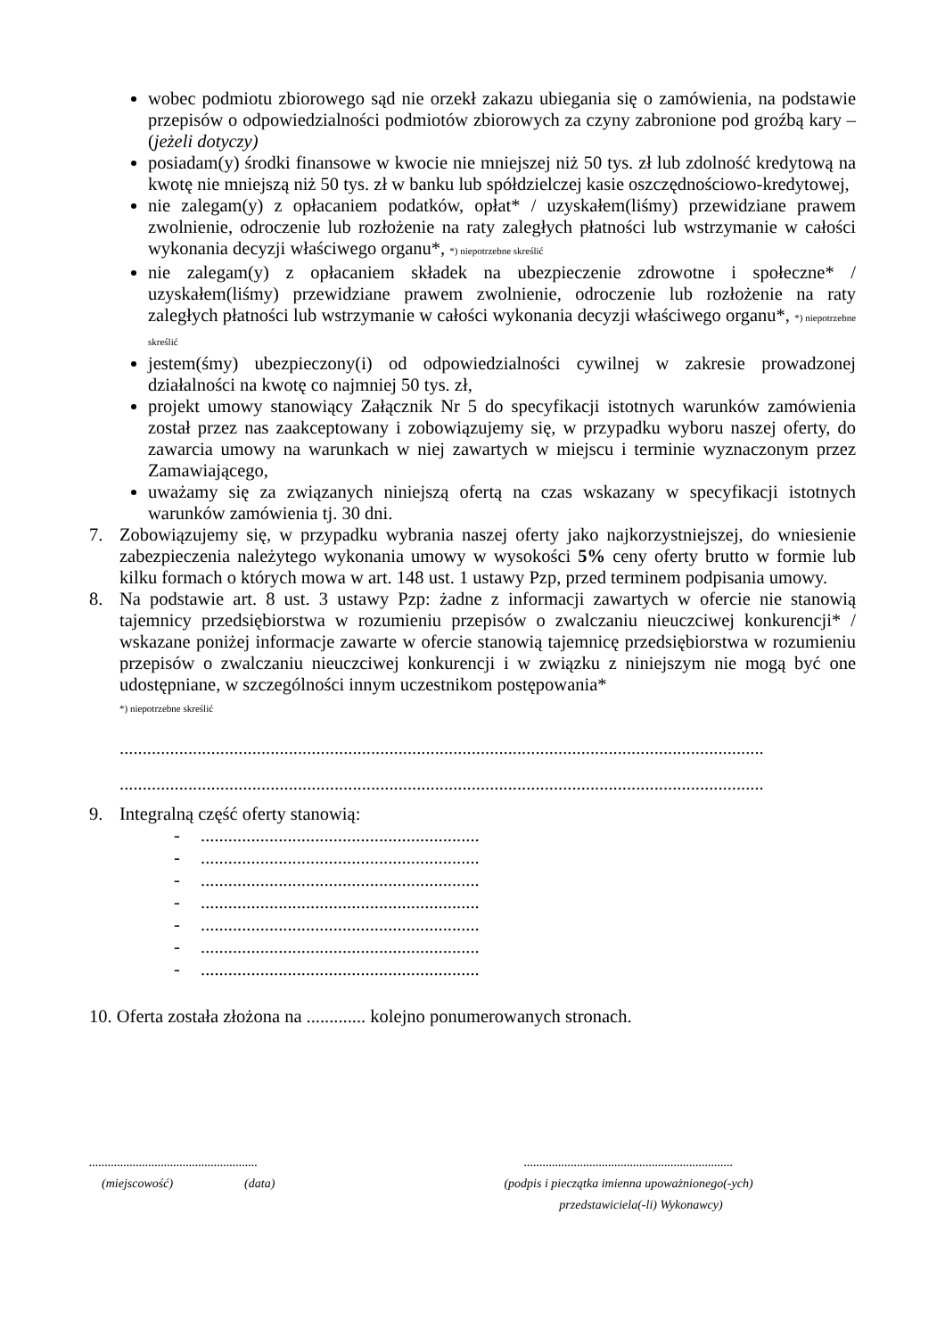wobec podmiotu zbiorowego sąd nie orzekł zakazu ubiegania się o zamówienia, na podstawie przepisów o odpowiedzialności podmiotów zbiorowych za czyny zabronione pod groźbą kary – (jeżeli dotyczy)
posiadam(y) środki finansowe w kwocie nie mniejszej niż 50 tys. zł lub zdolność kredytową na kwotę nie mniejszą niż 50 tys. zł w banku lub spółdzielczej kasie oszczędnościowo-kredytowej,
nie zalegam(y) z opłacaniem podatków, opłat* / uzyskałem(liśmy) przewidziane prawem zwolnienie, odroczenie lub rozłożenie na raty zaległych płatności lub wstrzymanie w całości wykonania decyzji właściwego organu*, *) niepotrzebne skreślić
nie zalegam(y) z opłacaniem składek na ubezpieczenie zdrowotne i społeczne* / uzyskałem(liśmy) przewidziane prawem zwolnienie, odroczenie lub rozłożenie na raty zaległych płatności lub wstrzymanie w całości wykonania decyzji właściwego organu*, *) niepotrzebne skreślić
jestem(śmy) ubezpieczony(i) od odpowiedzialności cywilnej w zakresie prowadzonej działalności na kwotę co najmniej 50 tys. zł,
projekt umowy stanowiący Załącznik Nr 5 do specyfikacji istotnych warunków zamówienia został przez nas zaakceptowany i zobowiązujemy się, w przypadku wyboru naszej oferty, do zawarcia umowy na warunkach w niej zawartych w miejscu i terminie wyznaczonym przez Zamawiającego,
uważamy się za związanych niniejszą ofertą na czas wskazany w specyfikacji istotnych warunków zamówienia tj. 30 dni.
7. Zobowiązujemy się, w przypadku wybrania naszej oferty jako najkorzystniejszej, do wniesienie zabezpieczenia należytego wykonania umowy w wysokości 5% ceny oferty brutto w formie lub kilku formach o których mowa w art. 148 ust. 1 ustawy Pzp, przed terminem podpisania umowy.
8. Na podstawie art. 8 ust. 3 ustawy Pzp: żadne z informacji zawartych w ofercie nie stanowią tajemnicy przedsiębiorstwa w rozumieniu przepisów o zwalczaniu nieuczciwej konkurencji* / wskazane poniżej informacje zawarte w ofercie stanowią tajemnicę przedsiębiorstwa w rozumieniu przepisów o zwalczaniu nieuczciwej konkurencji i w związku z niniejszym nie mogą być one udostępniane, w szczególności innym uczestnikom postępowania*
*) niepotrzebne skreślić
.............................................................................................................................................
.............................................................................................................................................
9. Integralną część oferty stanowią:
-.............................................................
-.............................................................
-.............................................................
-.............................................................
-.............................................................
-.............................................................
-.............................................................
10. Oferta została złożona na ............. kolejno ponumerowanych stronach.
......................................................
(miejscowość) (data)
...................................................................
(podpis i pieczątka imienna upoważnionego(-ych)
przedstawiciela(-li) Wykonawcy)